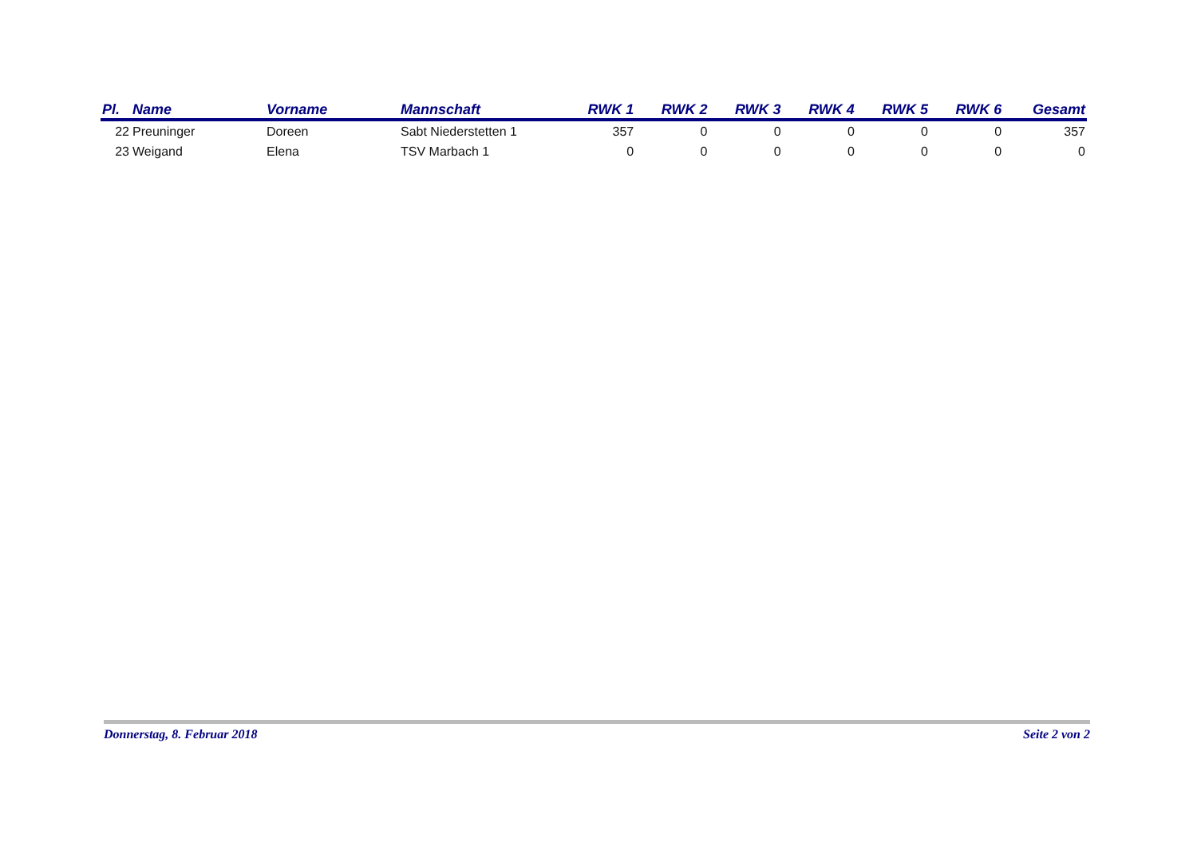| Pl. | Name | Vorname | Mannschaft | RWK 1 | RWK 2 | RWK 3 | RWK 4 | RWK 5 | RWK 6 | Gesamt |
| --- | --- | --- | --- | --- | --- | --- | --- | --- | --- | --- |
| 22 | Preuninger | Doreen | Sabt Niederstetten 1 | 357 | 0 | 0 | 0 | 0 | 0 | 357 |
| 23 | Weigand | Elena | TSV Marbach 1 | 0 | 0 | 0 | 0 | 0 | 0 | 0 |
Donnerstag, 8. Februar 2018 Seite 2 von 2